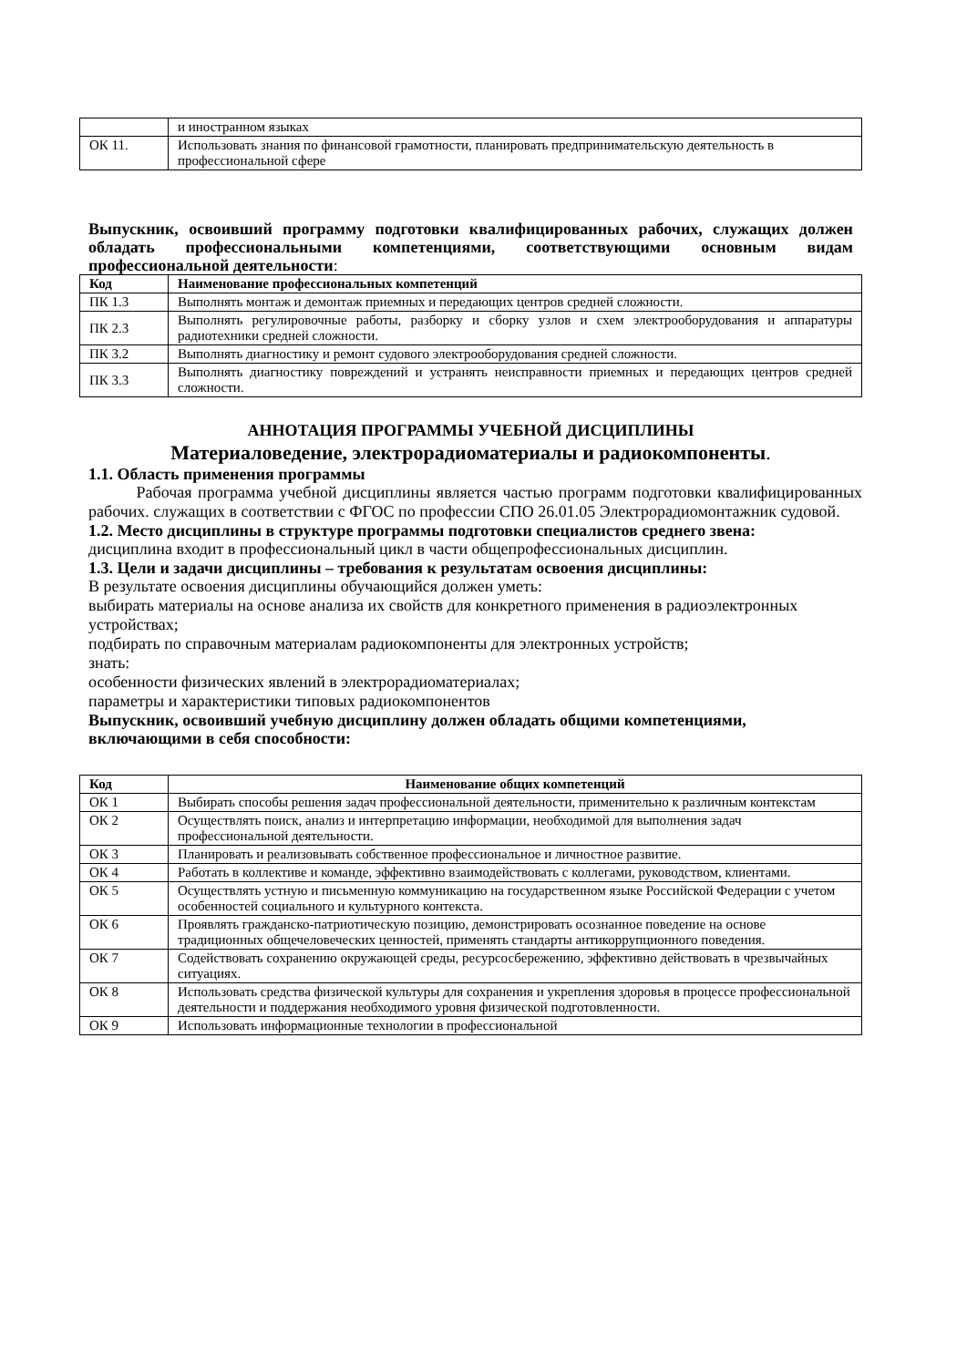| | и иностранном языках |
| ОК 11. | Использовать знания по финансовой грамотности, планировать предпринимательскую деятельность в профессиональной сфере |
Выпускник, освоивший программу подготовки квалифицированных рабочих, служащих должен обладать профессиональными компетенциями, соответствующими основным видам профессиональной деятельности:
| Код | Наименование профессиональных компетенций |
| --- | --- |
| ПК 1.3 | Выполнять монтаж и демонтаж приемных и передающих центров средней сложности. |
| ПК 2.3 | Выполнять регулировочные работы, разборку и сборку узлов и схем электрооборудования и аппаратуры радиотехники средней сложности. |
| ПК 3.2 | Выполнять диагностику и ремонт судового электрооборудования средней сложности. |
| ПК 3.3 | Выполнять диагностику повреждений и устранять неисправности приемных и передающих центров средней сложности. |
АННОТАЦИЯ ПРОГРАММЫ УЧЕБНОЙ ДИСЦИПЛИНЫ
Материаловедение, электрорадиоматериалы и радиокомпоненты.
1.1. Область применения программы
Рабочая программа учебной дисциплины является частью программ подготовки квалифицированных рабочих. служащих в соответствии с ФГОС по профессии СПО 26.01.05 Электрорадиомонтажник судовой.
1.2. Место дисциплины в структуре программы подготовки специалистов среднего звена:
дисциплина входит в профессиональный цикл в части общепрофессиональных дисциплин.
1.3. Цели и задачи дисциплины – требования к результатам освоения дисциплины:
В результате освоения дисциплины обучающийся должен уметь:
выбирать материалы на основе анализа их свойств для конкретного применения в радиоэлектронных устройствах;
подбирать по справочным материалам радиокомпоненты для электронных устройств;
знать:
особенности физических явлений в электрорадиоматериалах;
параметры и характеристики типовых радиокомпонентов
Выпускник, освоивший учебную дисциплину должен обладать общими компетенциями, включающими в себя способности:
| Код | Наименование общих компетенций |
| --- | --- |
| ОК 1 | Выбирать способы решения задач профессиональной деятельности, применительно к различным контекстам |
| ОК 2 | Осуществлять поиск, анализ и интерпретацию информации, необходимой для выполнения задач профессиональной деятельности. |
| ОК 3 | Планировать и реализовывать собственное профессиональное и личностное развитие. |
| ОК 4 | Работать в коллективе и команде, эффективно взаимодействовать с коллегами, руководством, клиентами. |
| ОК 5 | Осуществлять устную и письменную коммуникацию на государственном языке Российской Федерации с учетом особенностей социального и культурного контекста. |
| ОК 6 | Проявлять гражданско-патриотическую позицию, демонстрировать осознанное поведение на основе традиционных общечеловеческих ценностей, применять стандарты антикоррупционного поведения. |
| ОК 7 | Содействовать сохранению окружающей среды, ресурсосбережению, эффективно действовать в чрезвычайных ситуациях. |
| ОК 8 | Использовать средства физической культуры для сохранения и укрепления здоровья в процессе профессиональной деятельности и поддержания необходимого уровня физической подготовленности. |
| ОК 9 | Использовать информационные технологии в профессиональной |